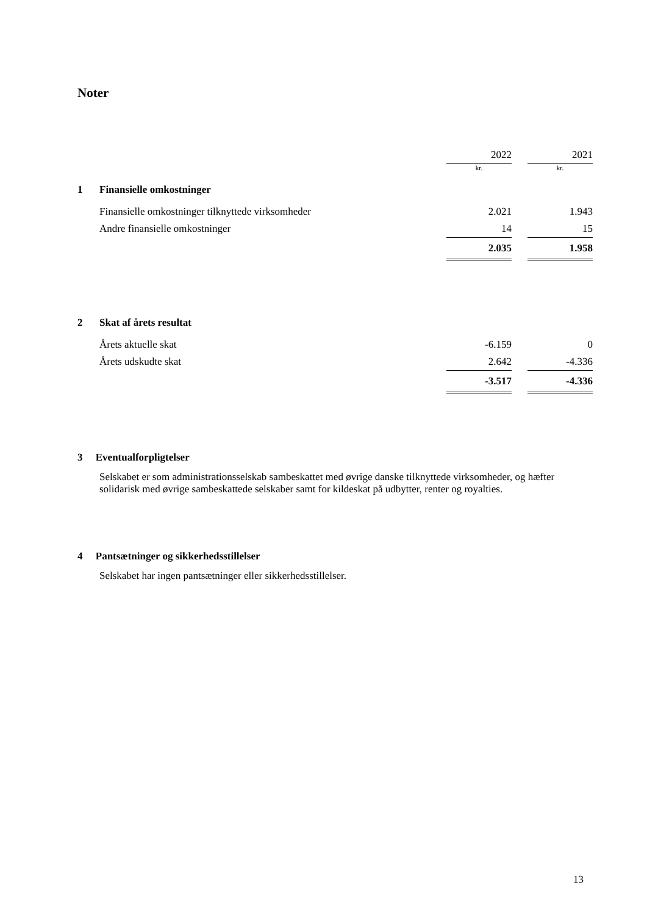Noter
| | | 2022 | | 2021 |
| | | kr. | | kr. |
| 1 | Finansielle omkostninger | | | |
| | Finansielle omkostninger tilknyttede virksomheder | 2.021 | | 1.943 |
| | Andre finansielle omkostninger | 14 | | 15 |
| | | 2.035 | | 1.958 |
| 2 | Skat af årets resultat | | | |
| | Årets aktuelle skat | -6.159 | | 0 |
| | Årets udskudte skat | 2.642 | | -4.336 |
| | | -3.517 | | -4.336 |
3 Eventualforpligtelser
Selskabet er som administrationsselskab sambeskattet med øvrige danske tilknyttede virksomheder, og hæfter solidarisk med øvrige sambeskattede selskaber samt for kildeskat på udbytter, renter og royalties.
4 Pantsætninger og sikkerhedsstillelser
Selskabet har ingen pantsætninger eller sikkerhedsstillelser.
13